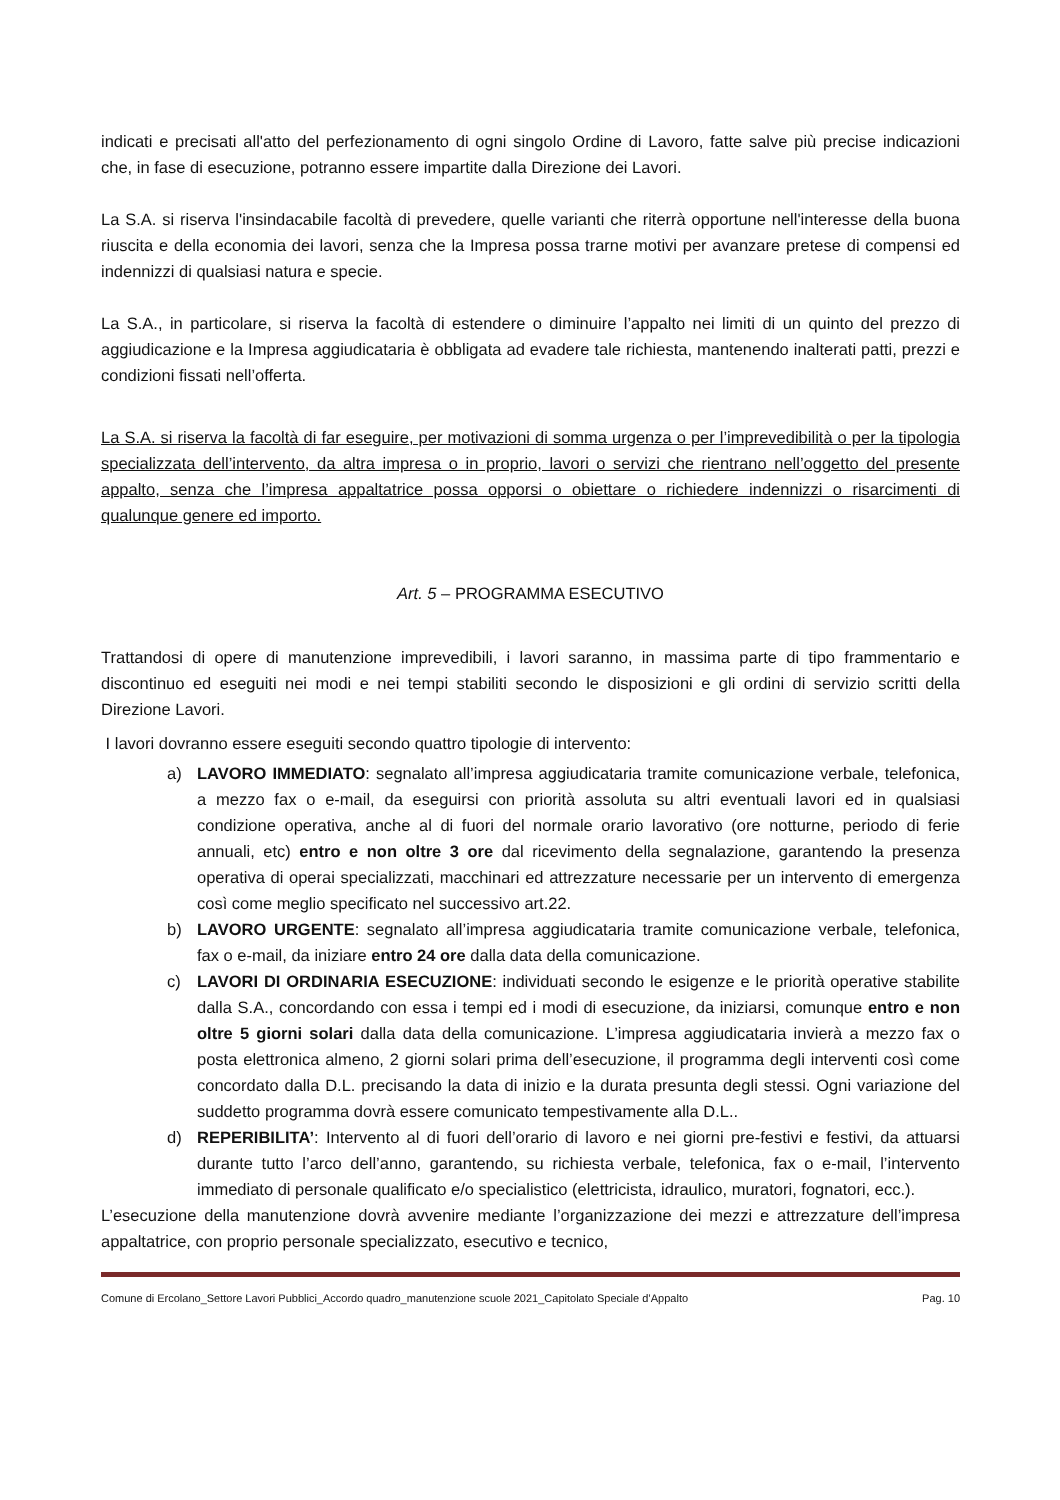indicati e precisati all'atto del perfezionamento di ogni singolo Ordine di Lavoro, fatte salve più precise indicazioni che, in fase di esecuzione, potranno essere impartite dalla Direzione dei Lavori.
La S.A. si riserva l'insindacabile facoltà di prevedere, quelle varianti che riterrà opportune nell'interesse della buona riuscita e della economia dei lavori, senza che la Impresa possa trarne motivi per avanzare pretese di compensi ed indennizzi di qualsiasi natura e specie.
La S.A., in particolare, si riserva la facoltà di estendere o diminuire l’appalto nei limiti di un quinto del prezzo di aggiudicazione e la Impresa aggiudicataria è obbligata ad evadere tale richiesta, mantenendo inalterati patti, prezzi e condizioni fissati nell’offerta.
La S.A. si riserva la facoltà di far eseguire, per motivazioni di somma urgenza o per l’imprevedibilità o per la tipologia specializzata dell’intervento, da altra impresa o in proprio, lavori o servizi che rientrano nell’oggetto del presente appalto, senza che l’impresa appaltatrice possa opporsi o obiettare o richiedere indennizzi o risarcimenti di qualunque genere ed importo.
Art. 5 – PROGRAMMA ESECUTIVO
Trattandosi di opere di manutenzione imprevedibili, i lavori saranno, in massima parte di tipo frammentario e discontinuo ed eseguiti nei modi e nei tempi stabiliti secondo le disposizioni e gli ordini di servizio scritti della Direzione Lavori.
I lavori dovranno essere eseguiti secondo quattro tipologie di intervento:
a) LAVORO IMMEDIATO: segnalato all’impresa aggiudicataria tramite comunicazione verbale, telefonica, a mezzo fax o e-mail, da eseguirsi con priorità assoluta su altri eventuali lavori ed in qualsiasi condizione operativa, anche al di fuori del normale orario lavorativo (ore notturne, periodo di ferie annuali, etc) entro e non oltre 3 ore dal ricevimento della segnalazione, garantendo la presenza operativa di operai specializzati, macchinari ed attrezzature necessarie per un intervento di emergenza così come meglio specificato nel successivo art.22.
b) LAVORO URGENTE: segnalato all’impresa aggiudicataria tramite comunicazione verbale, telefonica, fax o e-mail, da iniziare entro 24 ore dalla data della comunicazione.
c) LAVORI DI ORDINARIA ESECUZIONE: individuati secondo le esigenze e le priorità operative stabilite dalla S.A., concordando con essa i tempi ed i modi di esecuzione, da iniziarsi, comunque entro e non oltre 5 giorni solari dalla data della comunicazione. L’impresa aggiudicataria invierà a mezzo fax o posta elettronica almeno, 2 giorni solari prima dell’esecuzione, il programma degli interventi così come concordato dalla D.L. precisando la data di inizio e la durata presunta degli stessi. Ogni variazione del suddetto programma dovrà essere comunicato tempestivamente alla D.L..
d) REPERIBILITA’: Intervento al di fuori dell’orario di lavoro e nei giorni pre-festivi e festivi, da attuarsi durante tutto l’arco dell’anno, garantendo, su richiesta verbale, telefonica, fax o e-mail, l’intervento immediato di personale qualificato e/o specialistico (elettricista, idraulico, muratori, fognatori, ecc.).
L’esecuzione della manutenzione dovrà avvenire mediante l’organizzazione dei mezzi e attrezzature dell’impresa appaltatrice, con proprio personale specializzato, esecutivo e tecnico,
Comune di Ercolano_Settore Lavori Pubblici_Accordo quadro_manutenzione scuole 2021_Capitolato Speciale d’Appalto Pag. 10